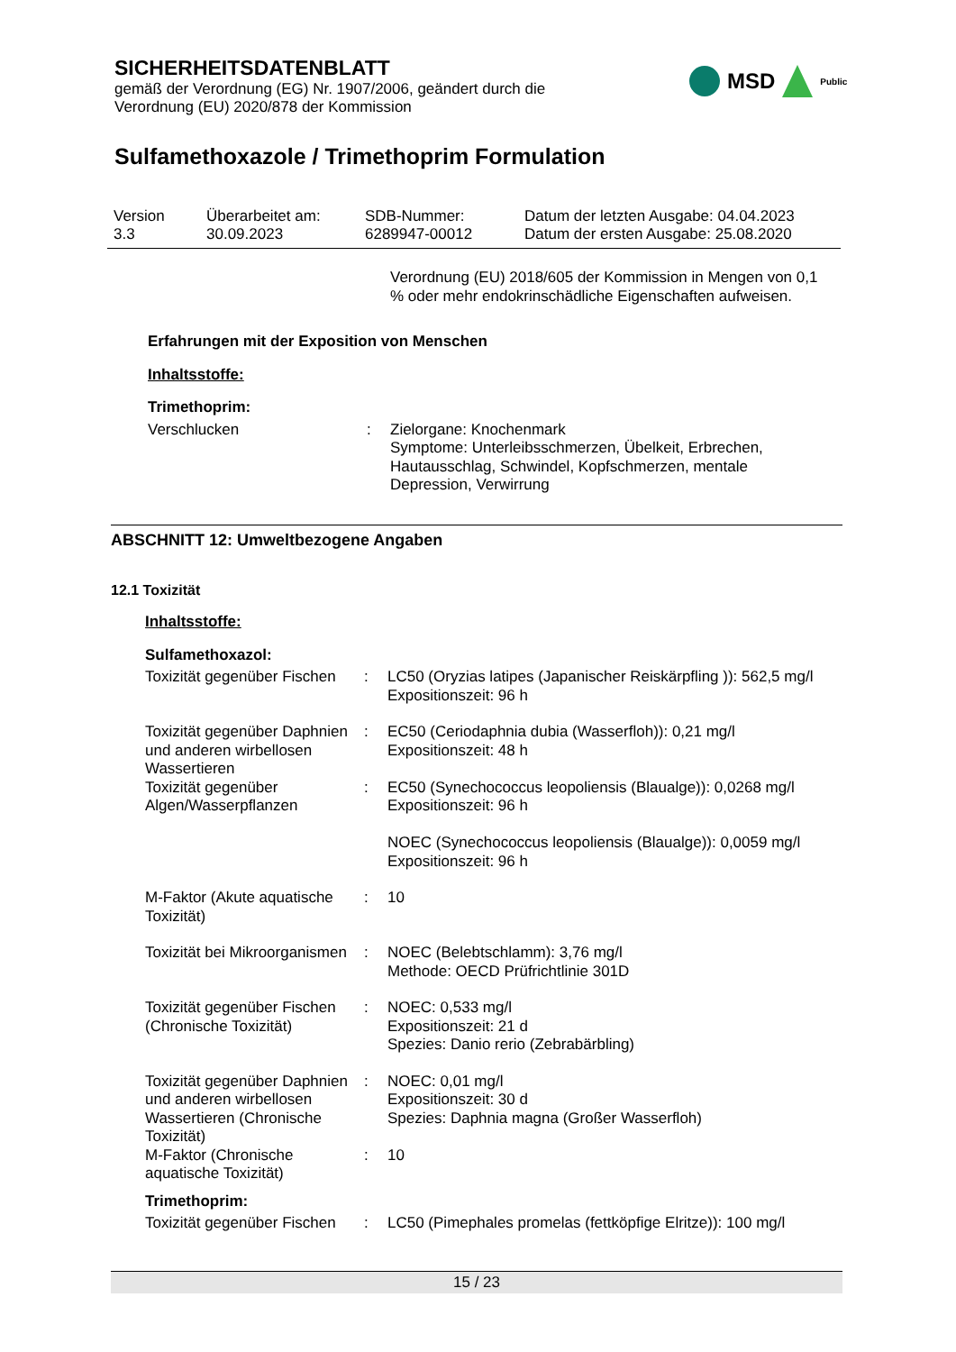SICHERHEITSDATENBLATT
gemäß der Verordnung (EG) Nr. 1907/2006, geändert durch die
Verordnung (EU) 2020/878 der Kommission
Sulfamethoxazole / Trimethoprim Formulation
MSD
Public
| Version 3.3 | Überarbeitet am: 30.09.2023 | SDB-Nummer: 6289947-00012 | Datum der letzten Ausgabe: 04.04.2023 Datum der ersten Ausgabe: 25.08.2020 |
Verordnung (EU) 2018/605 der Kommission in Mengen von 0,1 % oder mehr endokrinschädliche Eigenschaften aufweisen.
Erfahrungen mit der Exposition von Menschen
Inhaltsstoffe:
Trimethoprim:
Verschlucken : Zielorgane: Knochenmark
Symptome: Unterleibsschmerzen, Übelkeit, Erbrechen, Hautausschlag, Schwindel, Kopfschmerzen, mentale Depression, Verwirrung
ABSCHNITT 12: Umweltbezogene Angaben
12.1 Toxizität
Inhaltsstoffe:
Sulfamethoxazol:
Toxizität gegenüber Fischen
: LC50 (Oryzias latipes (Japanischer Reiskärpfling )): 562,5 mg/l
Expositionszeit: 96 h
Toxizität gegenüber Daphnien und anderen wirbellosen Wassertieren
: EC50 (Ceriodaphnia dubia (Wasserfloh)): 0,21 mg/l
Expositionszeit: 48 h
Toxizität gegenüber Algen/Wasserpflanzen
: EC50 (Synechococcus leopoliensis (Blaualge)): 0,0268 mg/l
Expositionszeit: 96 h
NOEC (Synechococcus leopoliensis (Blaualge)): 0,0059 mg/l
Expositionszeit: 96 h
M-Faktor (Akute aquatische Toxizität)
: 10
Toxizität bei Mikroorganismen
: NOEC (Belebtschlamm): 3,76 mg/l
Methode: OECD Prüfrichtlinie 301D
Toxizität gegenüber Fischen (Chronische Toxizität)
: NOEC: 0,533 mg/l
Expositionszeit: 21 d
Spezies: Danio rerio (Zebrabärbling)
Toxizität gegenüber Daphnien und anderen wirbellosen Wassertieren (Chronische Toxizität)
: NOEC: 0,01 mg/l
Expositionszeit: 30 d
Spezies: Daphnia magna (Großer Wasserfloh)
M-Faktor (Chronische aquatische Toxizität)
: 10
Trimethoprim:
Toxizität gegenüber Fischen
: LC50 (Pimephales promelas (fettköpfige Elritze)): 100 mg/l
15 / 23